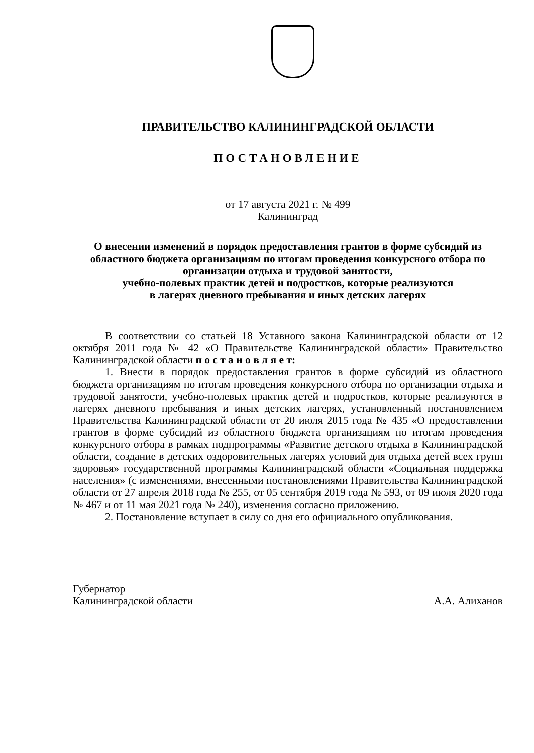ПРАВИТЕЛЬСТВО КАЛИНИНГРАДСКОЙ ОБЛАСТИ
ПОСТАНОВЛЕНИЕ
от 17 августа 2021 г. № 499
Калининград
О внесении изменений в порядок предоставления грантов в форме субсидий из областного бюджета организациям по итогам проведения конкурсного отбора по организации отдыха и трудовой занятости,
учебно-полевых практик детей и подростков, которые реализуются
в лагерях дневного пребывания и иных детских лагерях
В соответствии со статьей 18 Уставного закона Калининградской области от 12 октября 2011 года № 42 «О Правительстве Калининградской области» Правительство Калининградской области п о с т а н о в л я е т:
1. Внести в порядок предоставления грантов в форме субсидий из областного бюджета организациям по итогам проведения конкурсного отбора по организации отдыха и трудовой занятости, учебно-полевых практик детей и подростков, которые реализуются в лагерях дневного пребывания и иных детских лагерях, установленный постановлением Правительства Калининградской области от 20 июля 2015 года № 435 «О предоставлении грантов в форме субсидий из областного бюджета организациям по итогам проведения конкурсного отбора в рамках подпрограммы «Развитие детского отдыха в Калининградской области, создание в детских оздоровительных лагерях условий для отдыха детей всех групп здоровья» государственной программы Калининградской области «Социальная поддержка населения» (с изменениями, внесенными постановлениями Правительства Калининградской области от 27 апреля 2018 года № 255, от 05 сентября 2019 года № 593, от 09 июля 2020 года № 467 и от 11 мая 2021 года № 240), изменения согласно приложению.
2. Постановление вступает в силу со дня его официального опубликования.
Губернатор
Калининградской области
А.А. Алиханов